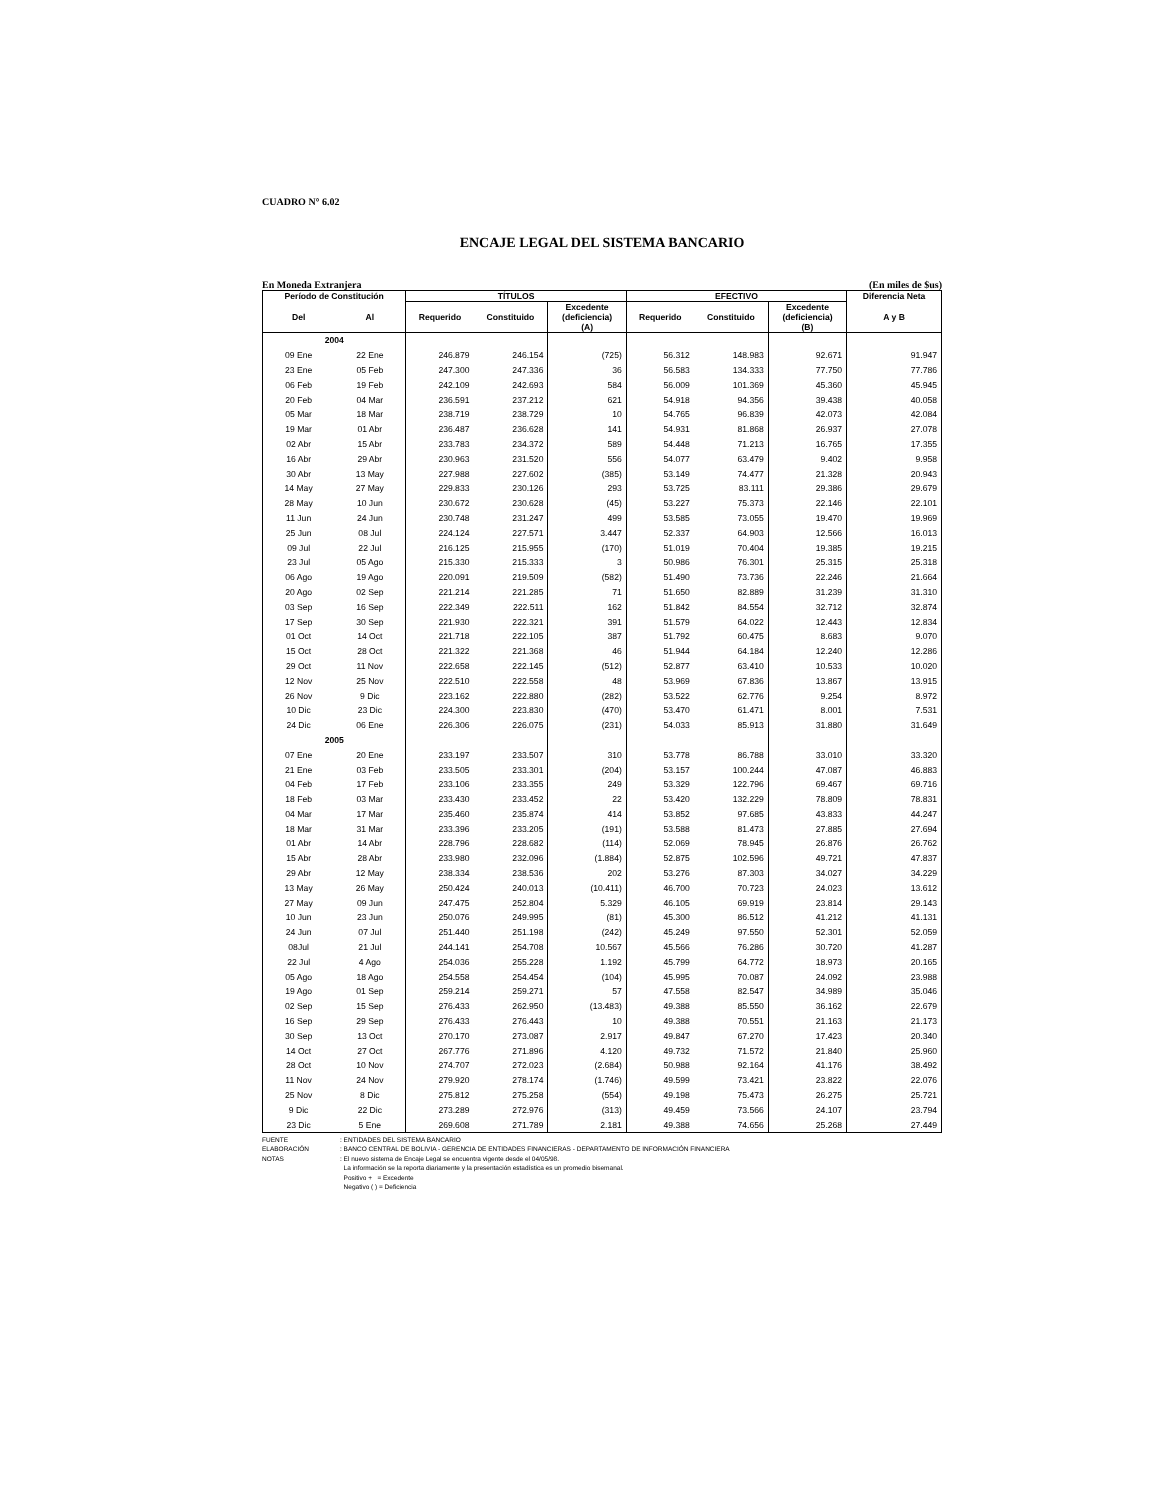CUADRO N° 6.02
ENCAJE LEGAL DEL SISTEMA BANCARIO
En Moneda Extranjera (En miles de $us)
| Período de Constitución | | TÍTULOS | | | EFECTIVO | | | Diferencia Neta |
| --- | --- | --- | --- | --- | --- | --- | --- | --- |
| Del | Al | Requerido | Constituido | Excedente (deficiencia) (A) | Requerido | Constituido | Excedente (deficiencia) (B) | A y B |
| 2004 | | | | | | | | |
| 09 Ene | 22 Ene | 246.879 | 246.154 | (725) | 56.312 | 148.983 | 92.671 | 91.947 |
| 23 Ene | 05 Feb | 247.300 | 247.336 | 36 | 56.583 | 134.333 | 77.750 | 77.786 |
| 06 Feb | 19 Feb | 242.109 | 242.693 | 584 | 56.009 | 101.369 | 45.360 | 45.945 |
| 20 Feb | 04 Mar | 236.591 | 237.212 | 621 | 54.918 | 94.356 | 39.438 | 40.058 |
| 05 Mar | 18 Mar | 238.719 | 238.729 | 10 | 54.765 | 96.839 | 42.073 | 42.084 |
| 19 Mar | 01 Abr | 236.487 | 236.628 | 141 | 54.931 | 81.868 | 26.937 | 27.078 |
| 02 Abr | 15 Abr | 233.783 | 234.372 | 589 | 54.448 | 71.213 | 16.765 | 17.355 |
| 16 Abr | 29 Abr | 230.963 | 231.520 | 556 | 54.077 | 63.479 | 9.402 | 9.958 |
| 30 Abr | 13 May | 227.988 | 227.602 | (385) | 53.149 | 74.477 | 21.328 | 20.943 |
| 14 May | 27 May | 229.833 | 230.126 | 293 | 53.725 | 83.111 | 29.386 | 29.679 |
| 28 May | 10 Jun | 230.672 | 230.628 | (45) | 53.227 | 75.373 | 22.146 | 22.101 |
| 11 Jun | 24 Jun | 230.748 | 231.247 | 499 | 53.585 | 73.055 | 19.470 | 19.969 |
| 25 Jun | 08 Jul | 224.124 | 227.571 | 3.447 | 52.337 | 64.903 | 12.566 | 16.013 |
| 09 Jul | 22 Jul | 216.125 | 215.955 | (170) | 51.019 | 70.404 | 19.385 | 19.215 |
| 23 Jul | 05 Ago | 215.330 | 215.333 | 3 | 50.986 | 76.301 | 25.315 | 25.318 |
| 06 Ago | 19 Ago | 220.091 | 219.509 | (582) | 51.490 | 73.736 | 22.246 | 21.664 |
| 20 Ago | 02 Sep | 221.214 | 221.285 | 71 | 51.650 | 82.889 | 31.239 | 31.310 |
| 03 Sep | 16 Sep | 222.349 | 222.511 | 162 | 51.842 | 84.554 | 32.712 | 32.874 |
| 17 Sep | 30 Sep | 221.930 | 222.321 | 391 | 51.579 | 64.022 | 12.443 | 12.834 |
| 01 Oct | 14 Oct | 221.718 | 222.105 | 387 | 51.792 | 60.475 | 8.683 | 9.070 |
| 15 Oct | 28 Oct | 221.322 | 221.368 | 46 | 51.944 | 64.184 | 12.240 | 12.286 |
| 29 Oct | 11 Nov | 222.658 | 222.145 | (512) | 52.877 | 63.410 | 10.533 | 10.020 |
| 12 Nov | 25 Nov | 222.510 | 222.558 | 48 | 53.969 | 67.836 | 13.867 | 13.915 |
| 26 Nov | 9 Dic | 223.162 | 222.880 | (282) | 53.522 | 62.776 | 9.254 | 8.972 |
| 10 Dic | 23 Dic | 224.300 | 223.830 | (470) | 53.470 | 61.471 | 8.001 | 7.531 |
| 24 Dic | 06 Ene | 226.306 | 226.075 | (231) | 54.033 | 85.913 | 31.880 | 31.649 |
| 2005 | | | | | | | | |
| 07 Ene | 20 Ene | 233.197 | 233.507 | 310 | 53.778 | 86.788 | 33.010 | 33.320 |
| 21 Ene | 03 Feb | 233.505 | 233.301 | (204) | 53.157 | 100.244 | 47.087 | 46.883 |
| 04 Feb | 17 Feb | 233.106 | 233.355 | 249 | 53.329 | 122.796 | 69.467 | 69.716 |
| 18 Feb | 03 Mar | 233.430 | 233.452 | 22 | 53.420 | 132.229 | 78.809 | 78.831 |
| 04 Mar | 17 Mar | 235.460 | 235.874 | 414 | 53.852 | 97.685 | 43.833 | 44.247 |
| 18 Mar | 31 Mar | 233.396 | 233.205 | (191) | 53.588 | 81.473 | 27.885 | 27.694 |
| 01 Abr | 14 Abr | 228.796 | 228.682 | (114) | 52.069 | 78.945 | 26.876 | 26.762 |
| 15 Abr | 28 Abr | 233.980 | 232.096 | (1.884) | 52.875 | 102.596 | 49.721 | 47.837 |
| 29 Abr | 12 May | 238.334 | 238.536 | 202 | 53.276 | 87.303 | 34.027 | 34.229 |
| 13 May | 26 May | 250.424 | 240.013 | (10.411) | 46.700 | 70.723 | 24.023 | 13.612 |
| 27 May | 09 Jun | 247.475 | 252.804 | 5.329 | 46.105 | 69.919 | 23.814 | 29.143 |
| 10 Jun | 23 Jun | 250.076 | 249.995 | (81) | 45.300 | 86.512 | 41.212 | 41.131 |
| 24 Jun | 07 Jul | 251.440 | 251.198 | (242) | 45.249 | 97.550 | 52.301 | 52.059 |
| 08Jul | 21 Jul | 244.141 | 254.708 | 10.567 | 45.566 | 76.286 | 30.720 | 41.287 |
| 22 Jul | 4 Ago | 254.036 | 255.228 | 1.192 | 45.799 | 64.772 | 18.973 | 20.165 |
| 05 Ago | 18 Ago | 254.558 | 254.454 | (104) | 45.995 | 70.087 | 24.092 | 23.988 |
| 19 Ago | 01 Sep | 259.214 | 259.271 | 57 | 47.558 | 82.547 | 34.989 | 35.046 |
| 02 Sep | 15 Sep | 276.433 | 262.950 | (13.483) | 49.388 | 85.550 | 36.162 | 22.679 |
| 16 Sep | 29 Sep | 276.433 | 276.443 | 10 | 49.388 | 70.551 | 21.163 | 21.173 |
| 30 Sep | 13 Oct | 270.170 | 273.087 | 2.917 | 49.847 | 67.270 | 17.423 | 20.340 |
| 14 Oct | 27 Oct | 267.776 | 271.896 | 4.120 | 49.732 | 71.572 | 21.840 | 25.960 |
| 28 Oct | 10 Nov | 274.707 | 272.023 | (2.684) | 50.988 | 92.164 | 41.176 | 38.492 |
| 11 Nov | 24 Nov | 279.920 | 278.174 | (1.746) | 49.599 | 73.421 | 23.822 | 22.076 |
| 25 Nov | 8 Dic | 275.812 | 275.258 | (554) | 49.198 | 75.473 | 26.275 | 25.721 |
| 9 Dic | 22 Dic | 273.289 | 272.976 | (313) | 49.459 | 73.566 | 24.107 | 23.794 |
| 23 Dic | 5 Ene | 269.608 | 271.789 | 2.181 | 49.388 | 74.656 | 25.268 | 27.449 |
FUENTE: ENTIDADES DEL SISTEMA BANCARIO
ELABORACIÓN: BANCO CENTRAL DE BOLIVIA - GERENCIA DE ENTIDADES FINANCIERAS - DEPARTAMENTO DE INFORMACIÓN FINANCIERA
NOTAS: El nuevo sistema de Encaje Legal se encuentra vigente desde el 04/05/98.
La información se la reporta diariamente y la presentación estadística es un promedio bisemanal.
Positivo + = Excedente
Negativo ( ) = Deficiencia